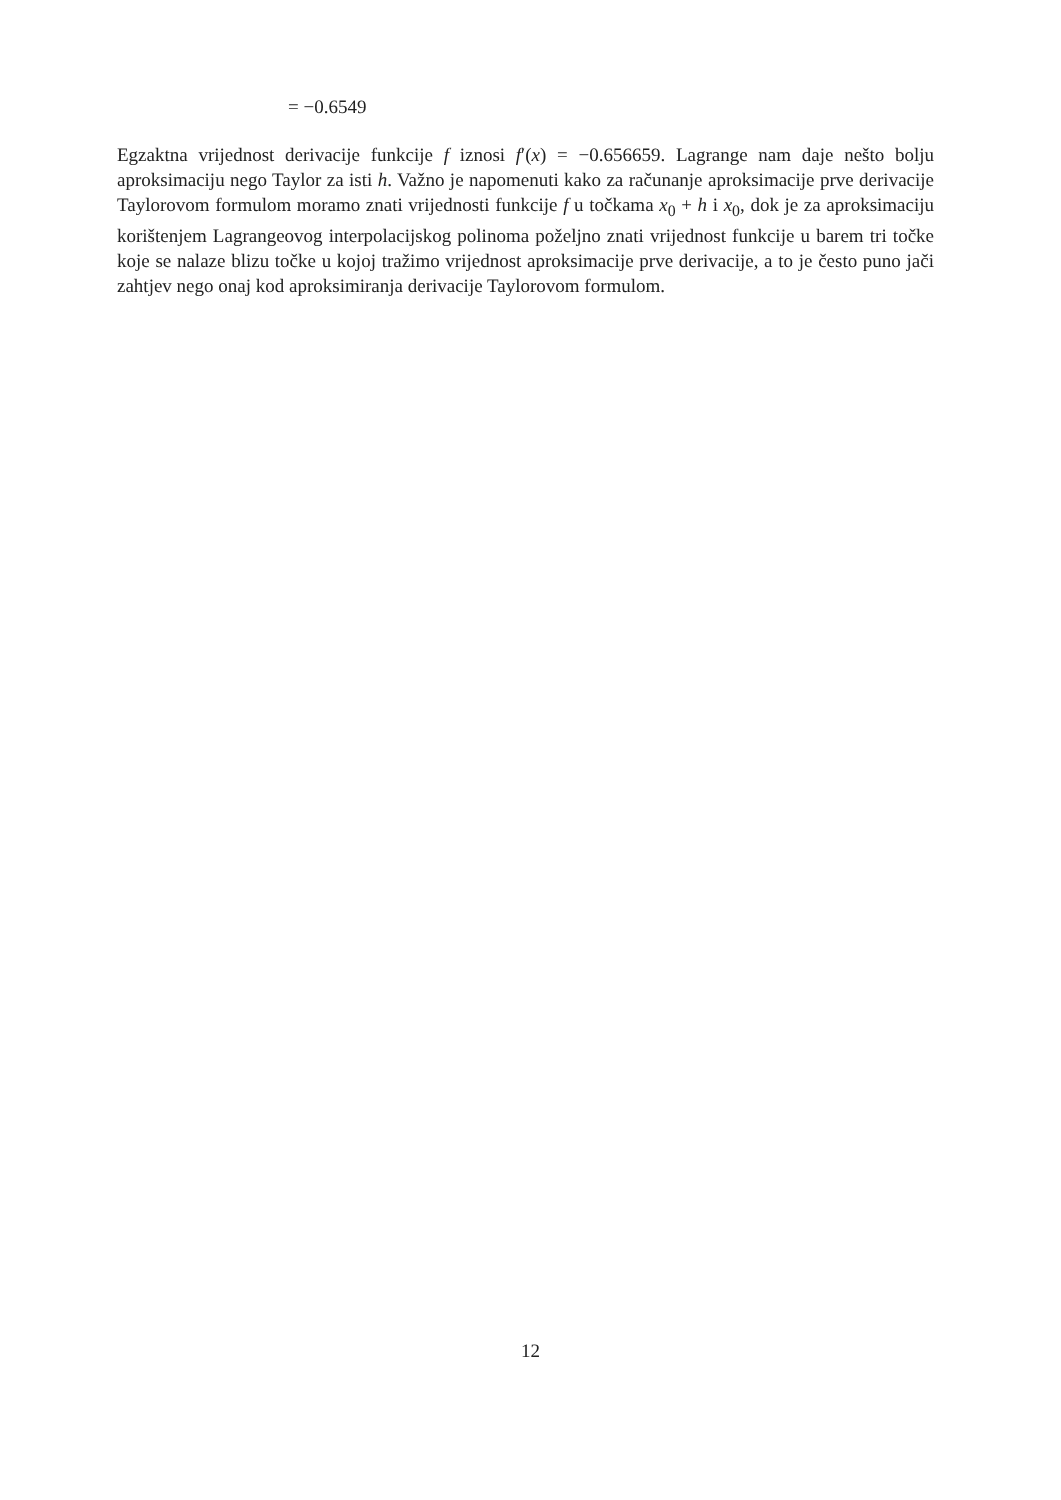= −0.6549
Egzaktna vrijednost derivacije funkcije f iznosi f′(x) = −0.656659. Lagrange nam daje nešto bolju aproksimaciju nego Taylor za isti h. Važno je napomenuti kako za računanje aproksimacije prve derivacije Taylorovom formulom moramo znati vrijednosti funkcije f u točkama x<sub>0</sub> + h i x<sub>0</sub>, dok je za aproksimaciju korištenjem Lagrangeovog interpolacijskog polinoma poželjno znati vrijednost funkcije u barem tri točke koje se nalaze blizu točke u kojoj tražimo vrijednost aproksimacije prve derivacije, a to je često puno jači zahtjev nego onaj kod aproksimiranja derivacije Taylorovom formulom.
12